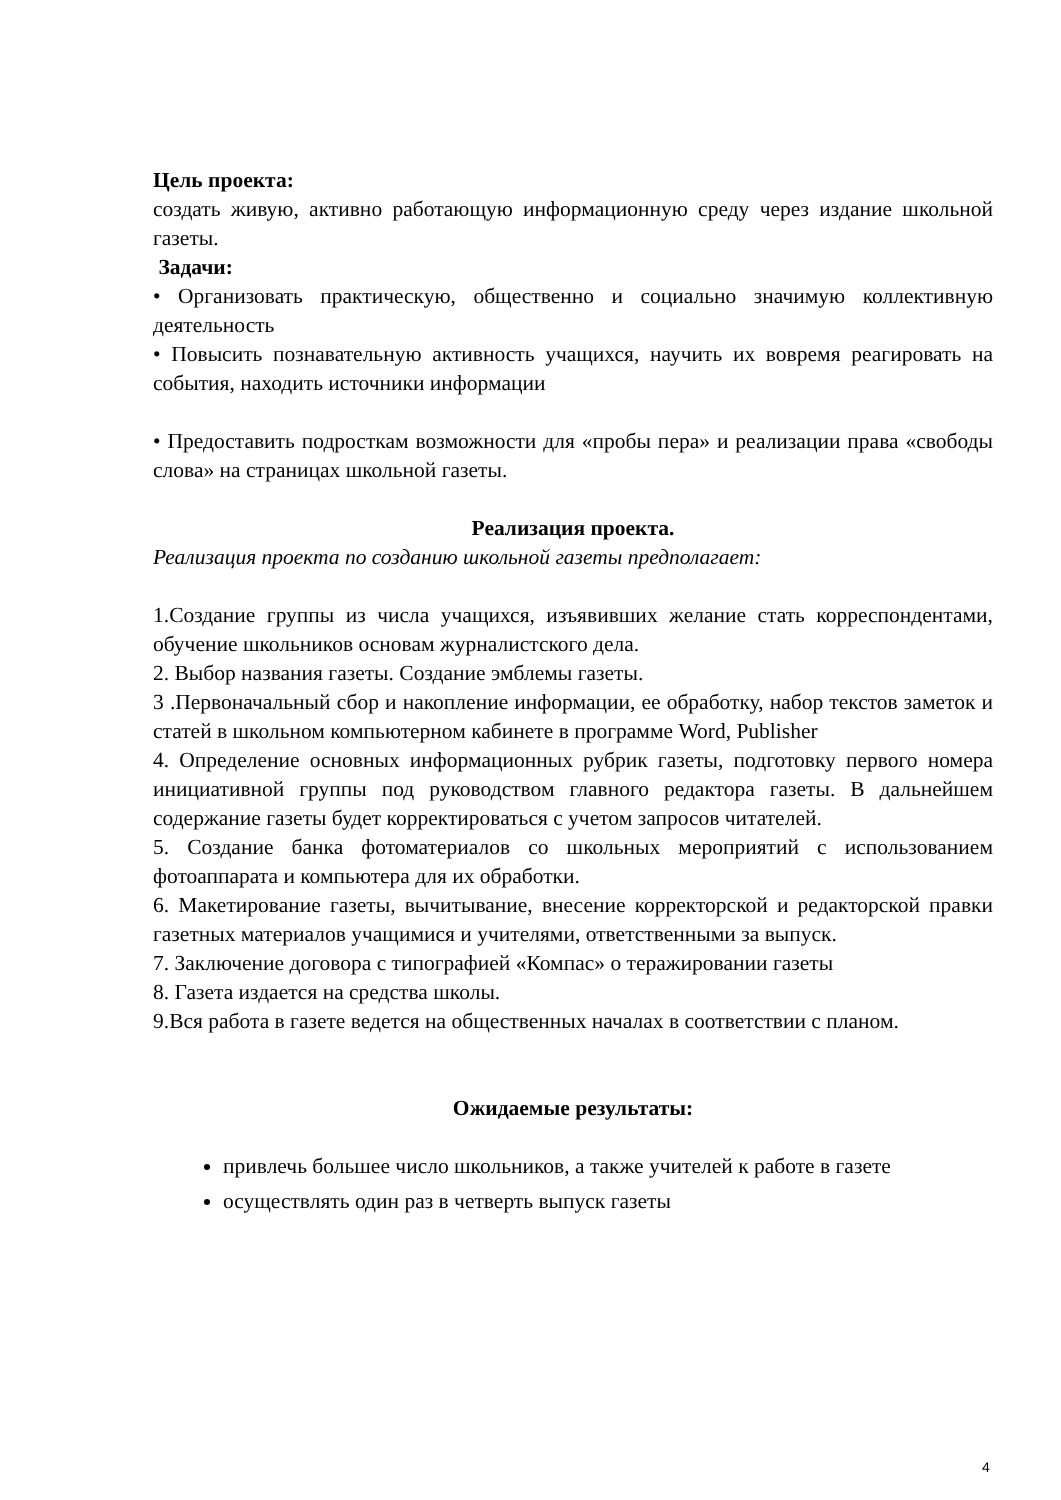Цель проекта:
создать живую, активно работающую информационную среду через издание школьной газеты.
Задачи:
• Организовать практическую, общественно и социально значимую коллективную деятельность
• Повысить познавательную активность учащихся, научить их вовремя реагировать на события, находить источники информации
• Предоставить подросткам возможности для «пробы пера» и реализации права «свободы слова» на страницах школьной газеты.
Реализация проекта.
Реализация проекта по созданию школьной газеты предполагает:
1.Создание группы из числа учащихся, изъявивших желание стать корреспондентами, обучение школьников основам журналистского дела.
2. Выбор названия газеты. Создание эмблемы газеты.
3 .Первоначальный сбор и накопление информации, ее обработку, набор текстов заметок и статей в школьном компьютерном кабинете в программе Word, Publisher
4. Определение основных информационных рубрик газеты, подготовку первого номера инициативной группы под руководством главного редактора газеты. В дальнейшем содержание газеты будет корректироваться с учетом запросов читателей.
5. Создание банка фотоматериалов со школьных мероприятий с использованием фотоаппарата и компьютера для их обработки.
6. Макетирование газеты, вычитывание, внесение корректорской и редакторской правки газетных материалов учащимися и учителями, ответственными за выпуск.
7. Заключение договора с типографией «Компас» о теражировании газеты
8. Газета издается на средства школы.
9.Вся работа в газете ведется на общественных началах в соответствии с планом.
Ожидаемые результаты:
привлечь большее число школьников, а также учителей к работе в газете
осуществлять один раз в четверть выпуск газеты
4